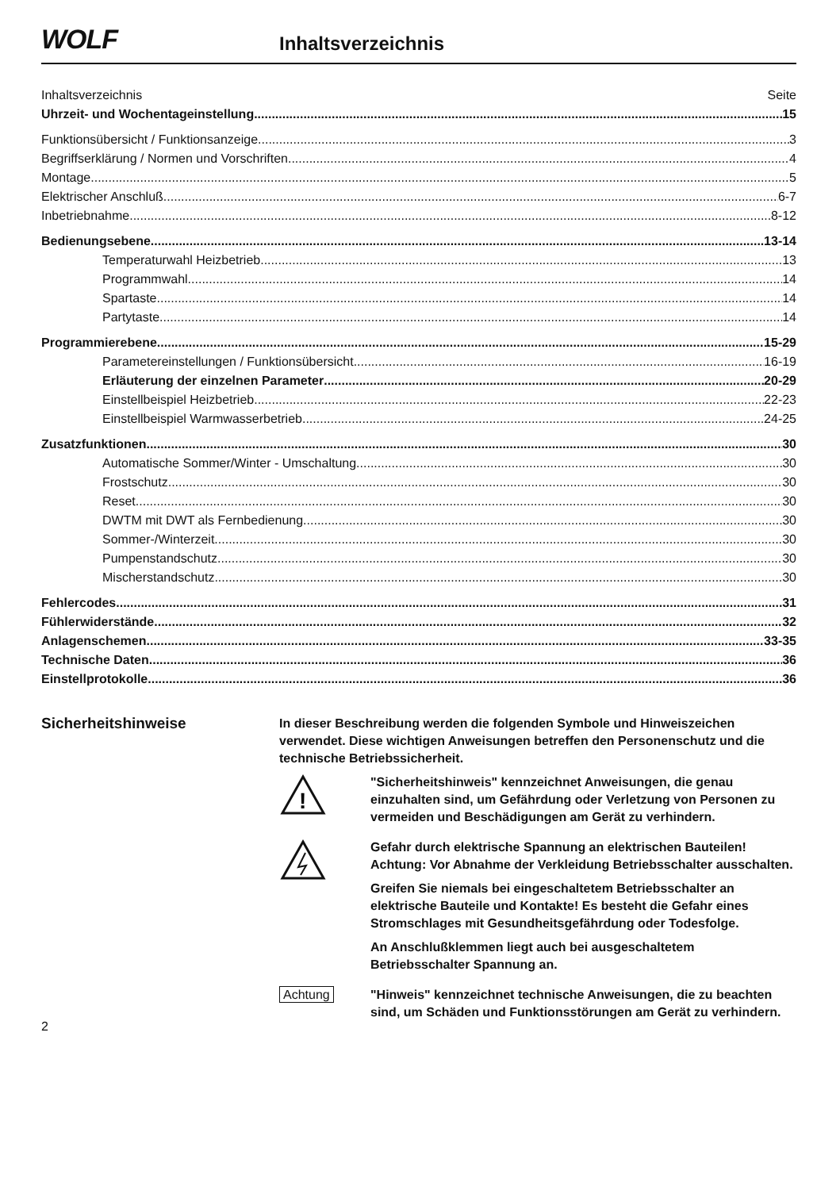WOLF
Inhaltsverzeichnis
Inhaltsverzeichnis Seite
Uhrzeit- und Wochentageinstellung 15
Funktionsübersicht / Funktionsanzeige 3
Begriffserklärung / Normen und Vorschriften 4
Montage 5
Elektrischer Anschluß 6-7
Inbetriebnahme 8-12
Bedienungsebene 13-14
Temperaturwahl Heizbetrieb 13
Programmwahl 14
Spartaste 14
Partytaste 14
Programmierebene 15-29
Parametereinstellungen / Funktionsübersicht 16-19
Erläuterung der einzelnen Parameter 20-29
Einstellbeispiel Heizbetrieb 22-23
Einstellbeispiel Warmwasserbetrieb 24-25
Zusatzfunktionen 30
Automatische Sommer/Winter - Umschaltung 30
Frostschutz 30
Reset 30
DWTM mit DWT als Fernbedienung 30
Sommer-/Winterzeit 30
Pumpenstandschutz 30
Mischerstandschutz 30
Fehlercodes 31
Fühlerwiderstände 32
Anlagenschemen 33-35
Technische Daten 36
Einstellprotokolle 36
Sicherheitshinweise
In dieser Beschreibung werden die folgenden Symbole und Hinweiszeichen verwendet. Diese wichtigen Anweisungen betreffen den Personenschutz und die technische Betriebssicherheit.
!
"Sicherheitshinweis" kennzeichnet Anweisungen, die genau einzuhalten sind, um Gefährdung oder Verletzung von Personen zu vermeiden und Beschädigungen am Gerät zu verhindern.
Gefahr durch elektrische Spannung an elektrischen Bauteilen!
Achtung: Vor Abnahme der Verkleidung Betriebsschalter ausschalten.
Greifen Sie niemals bei eingeschaltetem Betriebsschalter an elektrische Bauteile und Kontakte! Es besteht die Gefahr eines Stromschlages mit Gesundheitsgefährdung oder Todesfolge.
An Anschlußklemmen liegt auch bei ausgeschaltetem Betriebsschalter Spannung an.
Achtung "Hinweis" kennzeichnet technische Anweisungen, die zu beachten sind, um Schäden und Funktionsstörungen am Gerät zu verhindern.
2